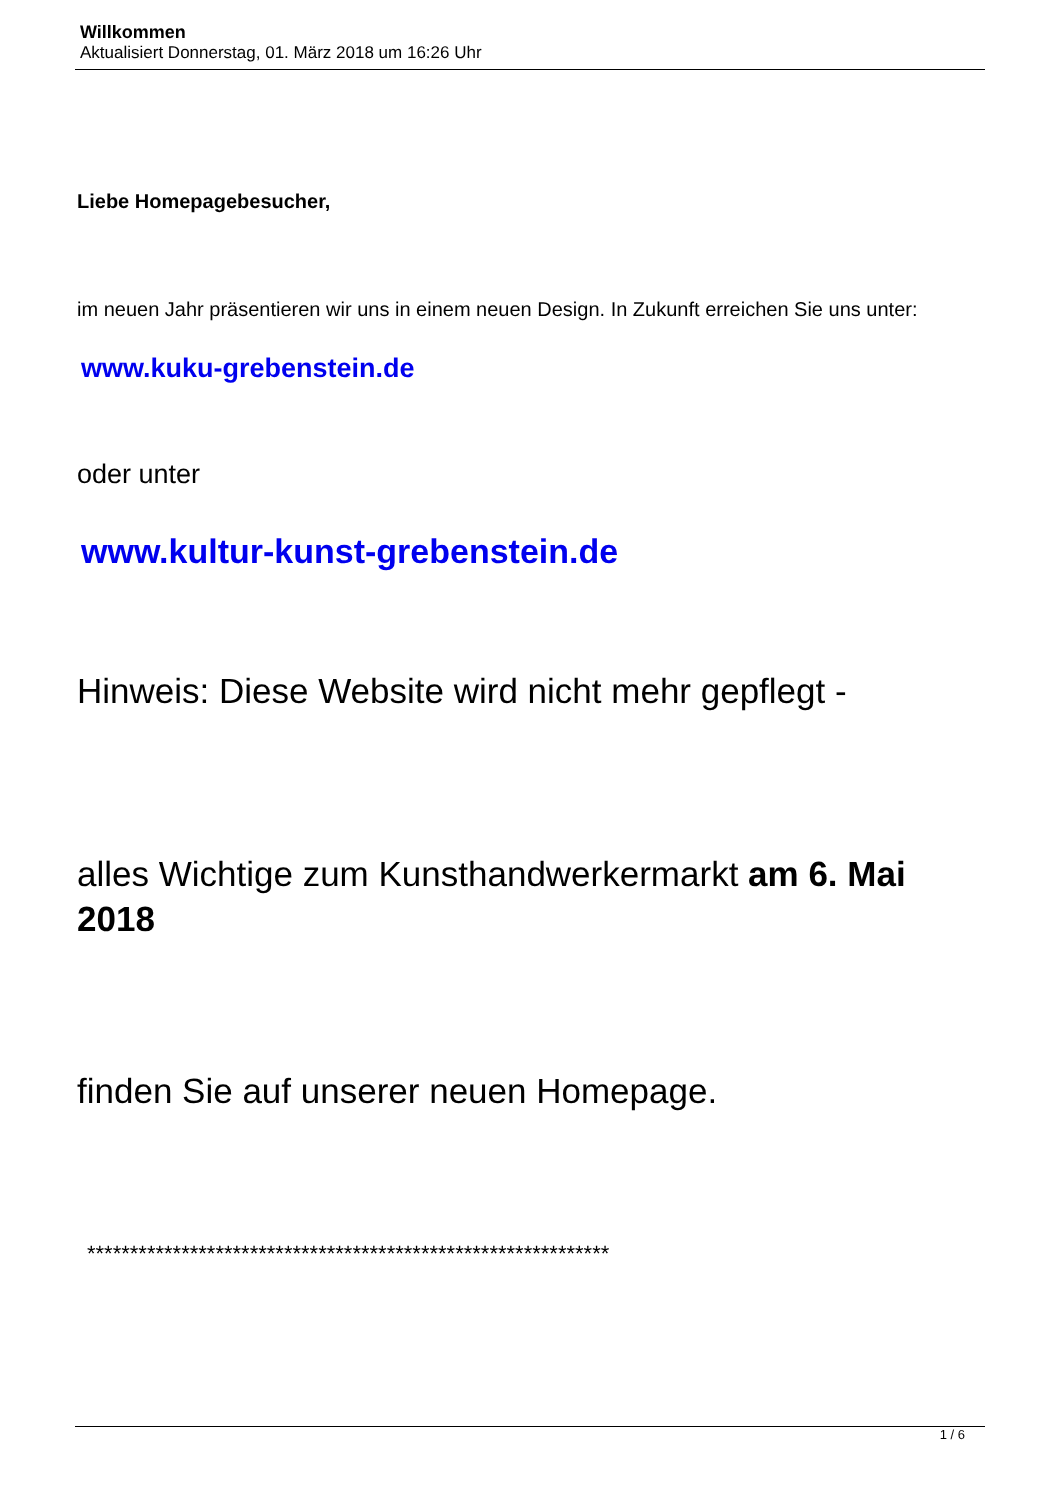Willkommen
Aktualisiert Donnerstag, 01. März 2018 um 16:26 Uhr
Liebe Homepagebesucher,
im neuen Jahr präsentieren wir uns in einem neuen Design. In Zukunft erreichen Sie uns unter:
www.kuku-grebenstein.de
oder unter
www.kultur-kunst-grebenstein.de
Hinweis: Diese Website wird nicht mehr gepflegt -
alles Wichtige zum Kunsthandwerkermarkt am 6. Mai 2018
finden Sie auf unserer neuen Homepage.
*************************************************************
1 / 6